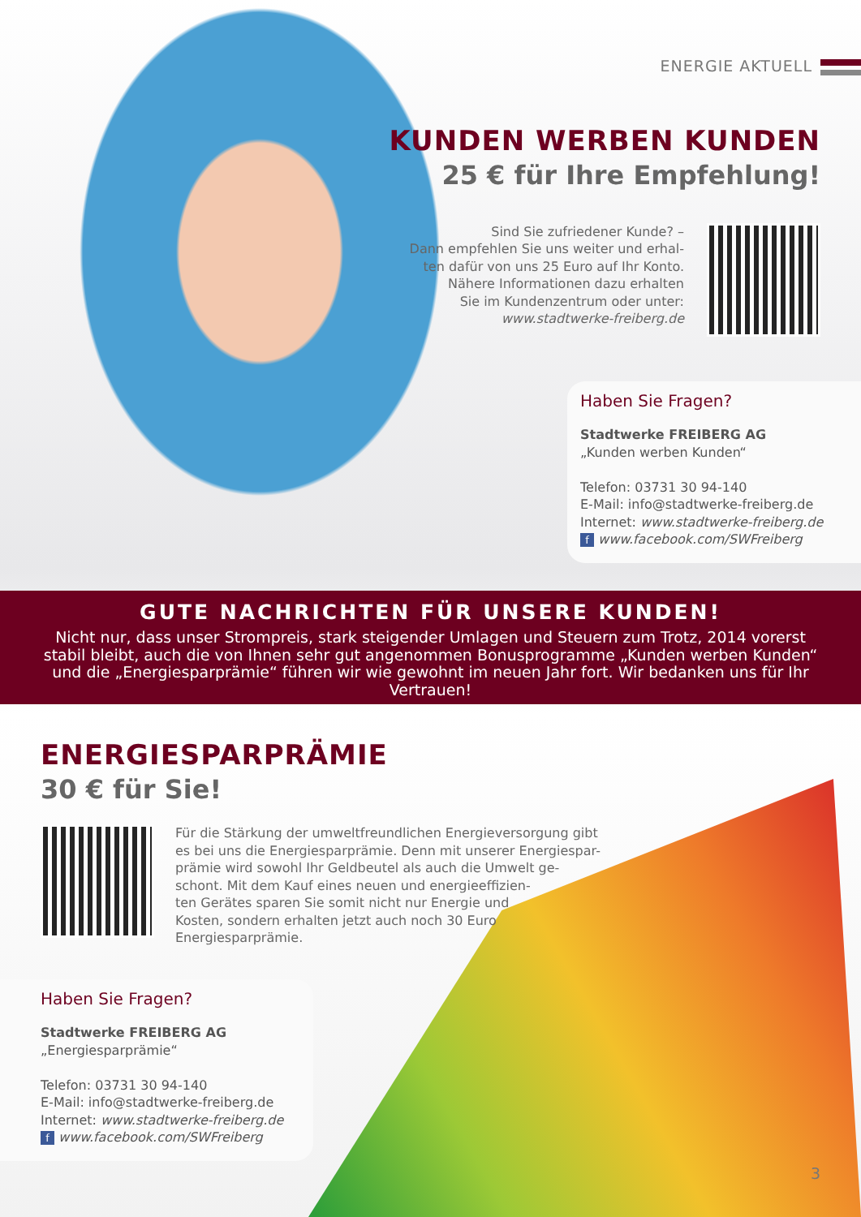ENERGIE AKTUELL
KUNDEN WERBEN KUNDEN
25 € für Ihre Empfehlung!
Sind Sie zufriedener Kunde? –
Dann empfehlen Sie uns weiter und erhal-
ten dafür von uns 25 Euro auf Ihr Konto.
Nähere Informationen dazu erhalten
Sie im Kundenzentrum oder unter:
www.stadtwerke-freiberg.de
Haben Sie Fragen?
Stadtwerke FREIBERG AG
„Kunden werben Kunden“
Telefon: 03731 30 94-140
E-Mail: info@stadtwerke-freiberg.de
Internet: www.stadtwerke-freiberg.de
f www.facebook.com/SWFreiberg
GUTE NACHRICHTEN FÜR UNSERE KUNDEN!
Nicht nur, dass unser Strompreis, stark steigender Umlagen und Steuern zum Trotz, 2014 vorerst stabil bleibt, auch die von Ihnen sehr gut angenommen Bonusprogramme „Kunden werben Kunden“ und die „Energiesparprämie“ führen wir wie gewohnt im neuen Jahr fort. Wir bedanken uns für Ihr Vertrauen!
ENERGIESPARPRÄMIE
30 € für Sie!
Für die Stärkung der umweltfreundlichen Energieversorgung gibt es bei uns die Energiesparprämie. Denn mit unserer Energiespar-
prämie wird sowohl Ihr Geldbeutel als auch die Umwelt ge-
schont. Mit dem Kauf eines neuen und energieeffizien-
ten Gerätes sparen Sie somit nicht nur Energie und
Kosten, sondern erhalten jetzt auch noch 30 Euro
Energiesparprämie.
Haben Sie Fragen?
Stadtwerke FREIBERG AG
„Energiesparprämie“
Telefon: 03731 30 94-140
E-Mail: info@stadtwerke-freiberg.de
Internet: www.stadtwerke-freiberg.de
f www.facebook.com/SWFreiberg
3